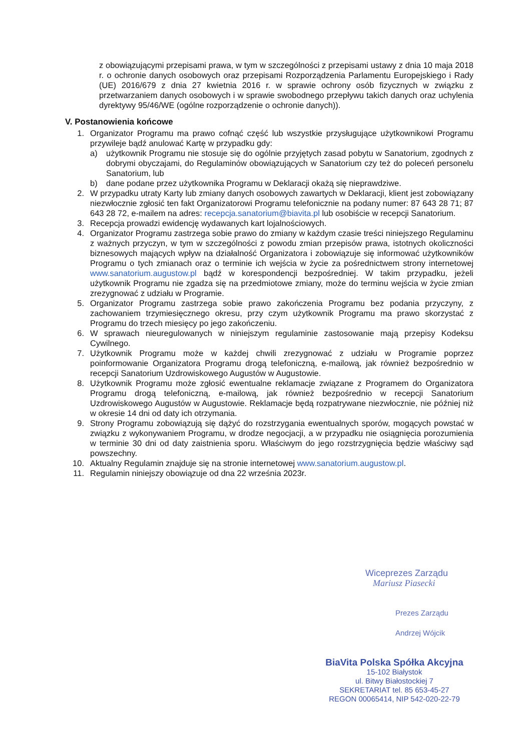z obowiązującymi przepisami prawa, w tym w szczególności z przepisami ustawy z dnia 10 maja 2018 r. o ochronie danych osobowych oraz przepisami Rozporządzenia Parlamentu Europejskiego i Rady (UE) 2016/679 z dnia 27 kwietnia 2016 r. w sprawie ochrony osób fizycznych w związku z przetwarzaniem danych osobowych i w sprawie swobodnego przepływu takich danych oraz uchylenia dyrektywy 95/46/WE (ogólne rozporządzenie o ochronie danych)).
V. Postanowienia końcowe
1. Organizator Programu ma prawo cofnąć część lub wszystkie przysługujące użytkownikowi Programu przywileje bądź anulować Kartę w przypadku gdy:
a) użytkownik Programu nie stosuje się do ogólnie przyjętych zasad pobytu w Sanatorium, zgodnych z dobrymi obyczajami, do Regulaminów obowiązujących w Sanatorium czy też do poleceń personelu Sanatorium, lub
b) dane podane przez użytkownika Programu w Deklaracji okażą się nieprawdziwe.
2. W przypadku utraty Karty lub zmiany danych osobowych zawartych w Deklaracji, klient jest zobowiązany niezwłocznie zgłosić ten fakt Organizatorowi Programu telefonicznie na podany numer: 87 643 28 71; 87 643 28 72, e-mailem na adres: recepcja.sanatorium@biavita.pl lub osobiście w recepcji Sanatorium.
3. Recepcja prowadzi ewidencję wydawanych kart lojalnościowych.
4. Organizator Programu zastrzega sobie prawo do zmiany w każdym czasie treści niniejszego Regulaminu z ważnych przyczyn, w tym w szczególności z powodu zmian przepisów prawa, istotnych okoliczności biznesowych mających wpływ na działalność Organizatora i zobowiązuje się informować użytkowników Programu o tych zmianach oraz o terminie ich wejścia w życie za pośrednictwem strony internetowej www.sanatorium.augustow.pl bądź w korespondencji bezpośredniej. W takim przypadku, jeżeli użytkownik Programu nie zgadza się na przedmiotowe zmiany, może do terminu wejścia w życie zmian zrezygnować z udziału w Programie.
5. Organizator Programu zastrzega sobie prawo zakończenia Programu bez podania przyczyny, z zachowaniem trzymiesięcznego okresu, przy czym użytkownik Programu ma prawo skorzystać z Programu do trzech miesięcy po jego zakończeniu.
6. W sprawach nieuregulowanych w niniejszym regulaminie zastosowanie mają przepisy Kodeksu Cywilnego.
7. Użytkownik Programu może w każdej chwili zrezygnować z udziału w Programie poprzez poinformowanie Organizatora Programu drogą telefoniczną, e-mailową, jak również bezpośrednio w recepcji Sanatorium Uzdrowiskowego Augustów w Augustowie.
8. Użytkownik Programu może zgłosić ewentualne reklamacje związane z Programem do Organizatora Programu drogą telefoniczną, e-mailową, jak również bezpośrednio w recepcji Sanatorium Uzdrowiskowego Augustów w Augustowie. Reklamacje będą rozpatrywane niezwłocznie, nie później niż w okresie 14 dni od daty ich otrzymania.
9. Strony Programu zobowiązują się dążyć do rozstrzygania ewentualnych sporów, mogących powstać w związku z wykonywaniem Programu, w drodze negocjacji, a w przypadku nie osiągnięcia porozumienia w terminie 30 dni od daty zaistnienia sporu. Właściwym do jego rozstrzygnięcia będzie właściwy sąd powszechny.
10. Aktualny Regulamin znajduje się na stronie internetowej www.sanatorium.augustow.pl.
11. Regulamin niniejszy obowiązuje od dna 22 września 2023r.
Wiceprezes Zarządu
Mariusz Piasecki
Prezes Zarządu
Andrzej Wójcik
BiaVita Polska Spółka Akcyjna
15-102 Białystok
ul. Bitwy Białostockiej 7
SEKRETARIAT tel. 85 653-45-27
REGON 00065414, NIP 542-020-22-79